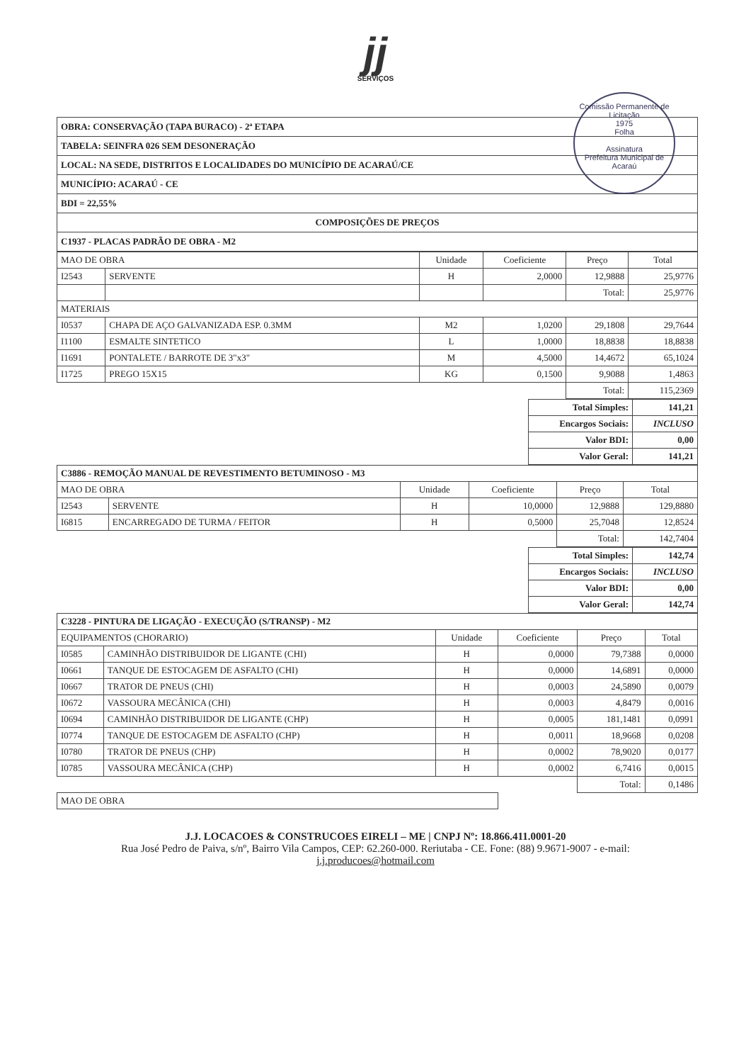jj
SERVIÇOS
Comissão Permanente de Licitação
1975
Folha
Assinatura
Prefeitura Municipal de Acaraú
| OBRA: CONSERVAÇÃO (TAPA BURACO) - 2ª ETAPA |
| TABELA: SEINFRA 026 SEM DESONERAÇÃO |
| LOCAL: NA SEDE, DISTRITOS E LOCALIDADES DO MUNICÍPIO DE ACARAÚ/CE |
| MUNICÍPIO: ACARAÚ - CE |
| BDI = 22,55% |
| COMPOSIÇÕES DE PREÇOS |
| C1937 - PLACAS PADRÃO DE OBRA - M2 |
| MAO DE OBRA | | Unidade | Coeficiente | Preço | Total |
| I2543 | SERVENTE | H | 2,0000 | 12,9888 | 25,9776 |
| | | | | Total: | 25,9776 |
| MATERIAIS | | | | | |
| I0537 | CHAPA DE AÇO GALVANIZADA ESP. 0.3MM | M2 | 1,0200 | 29,1808 | 29,7644 |
| I1100 | ESMALTE SINTETICO | L | 1,0000 | 18,8838 | 18,8838 |
| I1691 | PONTALETE / BARROTE DE 3"x3" | M | 4,5000 | 14,4672 | 65,1024 |
| I1725 | PREGO 15X15 | KG | 0,1500 | 9,9088 | 1,4863 |
| | | | | Total: | 115,2369 |
| Total Simples: | 141,21 |
| Encargos Sociais: | INCLUSO |
| Valor BDI: | 0,00 |
| Valor Geral: | 141,21 |
| C3886 - REMOÇÃO MANUAL DE REVESTIMENTO BETUMINOSO - M3 | | | | | |
| MAO DE OBRA | | Unidade | Coeficiente | Preço | Total |
| I2543 | SERVENTE | H | 10,0000 | 12,9888 | 129,8880 |
| I6815 | ENCARREGADO DE TURMA / FEITOR | H | 0,5000 | 25,7048 | 12,8524 |
| | | | | Total: | 142,7404 |
| Total Simples: | 142,74 |
| Encargos Sociais: | INCLUSO |
| Valor BDI: | 0,00 |
| Valor Geral: | 142,74 |
| C3228 - PINTURA DE LIGAÇÃO - EXECUÇÃO (S/TRANSP) - M2 | | | | | |
| EQUIPAMENTOS (CHORARIO) | | Unidade | Coeficiente | Preço | Total |
| I0585 | CAMINHÃO DISTRIBUIDOR DE LIGANTE (CHI) | H | 0,0000 | 79,7388 | 0,0000 |
| I0661 | TANQUE DE ESTOCAGEM DE ASFALTO (CHI) | H | 0,0000 | 14,6891 | 0,0000 |
| I0667 | TRATOR DE PNEUS (CHI) | H | 0,0003 | 24,5890 | 0,0079 |
| I0672 | VASSOURA MECÂNICA (CHI) | H | 0,0003 | 4,8479 | 0,0016 |
| I0694 | CAMINHÃO DISTRIBUIDOR DE LIGANTE (CHP) | H | 0,0005 | 181,1481 | 0,0991 |
| I0774 | TANQUE DE ESTOCAGEM DE ASFALTO (CHP) | H | 0,0011 | 18,9668 | 0,0208 |
| I0780 | TRATOR DE PNEUS (CHP) | H | 0,0002 | 78,9020 | 0,0177 |
| I0785 | VASSOURA MECÂNICA (CHP) | H | 0,0002 | 6,7416 | 0,0015 |
| | | | | Total: | 0,1486 |
| MAO DE OBRA | | | | | |
J.J. LOCACOES & CONSTRUCOES EIRELI – ME | CNPJ Nº: 18.866.411.0001-20
Rua José Pedro de Paiva, s/nº, Bairro Vila Campos, CEP: 62.260-000. Reriutaba - CE. Fone: (88) 9.9671-9007 - e-mail:
j.j.producoes@hotmail.com